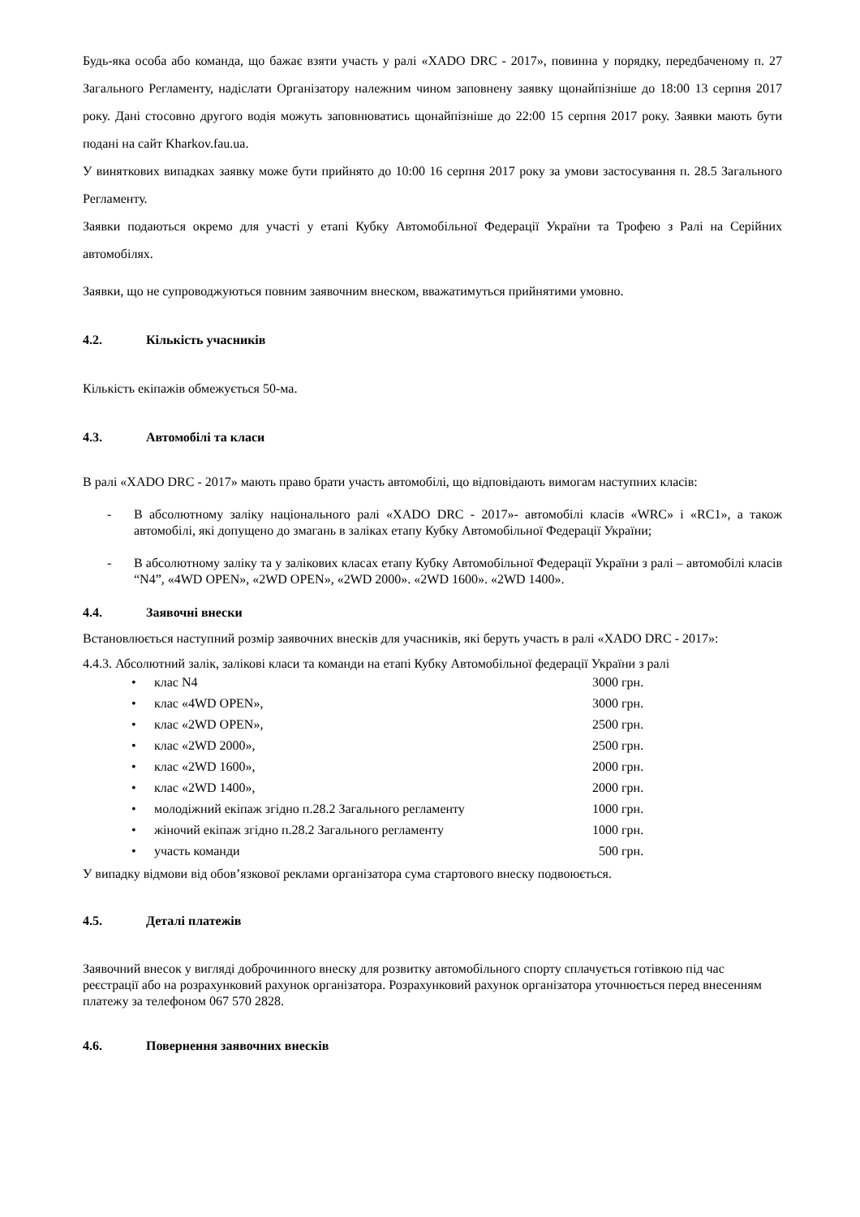Будь-яка особа або команда, що бажає взяти участь у ралі «XADO DRC - 2017», повинна у порядку, передбаченому п. 27 Загального Регламенту, надіслати Організатору належним чином заповнену заявку щонайпізніше до 18:00 13 серпня 2017 року. Дані стосовно другого водія можуть заповнюватись щонайпізніше до 22:00 15 серпня 2017 року. Заявки мають бути подані на сайт Kharkov.fau.ua.
У виняткових випадках заявку може бути прийнято до 10:00 16 серпня 2017 року за умови застосування п. 28.5 Загального Регламенту.
Заявки подаються окремо для участі у етапі Кубку Автомобільної Федерації України та Трофею з Ралі на Серійних автомобілях.
Заявки, що не супроводжуються повним заявочним внеском, вважатимуться прийнятими умовно.
4.2. Кількість учасників
Кількість екіпажів обмежується 50-ма.
4.3. Автомобілі та класи
В ралі «XADO DRC - 2017» мають право брати участь автомобілі, що відповідають вимогам наступних класів:
- В абсолютному заліку національного ралі «XADO DRC - 2017»- автомобілі класів «WRC» і «RC1», а також автомобілі, які допущено до змагань в заліках етапу Кубку Автомобільної Федерації України;
- В абсолютному заліку та у залікових класах етапу Кубку Автомобільної Федерації України з ралі – автомобілі класів “N4”, «4WD OPEN», «2WD OPEN», «2WD 2000». «2WD 1600». «2WD 1400».
4.4. Заявочні внески
Встановлюється наступний розмір заявочних внесків для учасників, які беруть участь в ралі «XADO DRC - 2017»:
4.4.3. Абсолютний залік, залікові класи та команди на етапі Кубку Автомобільної федерації України з ралі
| • | клас N4 | 3000 грн. |
| • | клас «4WD OPEN», | 3000 грн. |
| • | клас «2WD OPEN», | 2500 грн. |
| • | клас «2WD 2000», | 2500 грн. |
| • | клас «2WD 1600», | 2000 грн. |
| • | клас «2WD 1400», | 2000 грн. |
| • | молодіжний екіпаж згідно п.28.2 Загального регламенту | 1000 грн. |
| • | жіночий екіпаж згідно п.28.2 Загального регламенту | 1000 грн. |
| • | участь команди | 500 грн. |
У випадку відмови від обов’язкової реклами організатора сума стартового внеску подвоюється.
4.5. Деталі платежів
Заявочний внесок у вигляді доброчинного внеску для розвитку автомобільного спорту сплачується готівкою під час реєстрації або на розрахунковий рахунок організатора. Розрахунковий рахунок організатора уточнюється перед внесенням платежу за телефоном 067 570 2828.
4.6. Повернення заявочних внесків